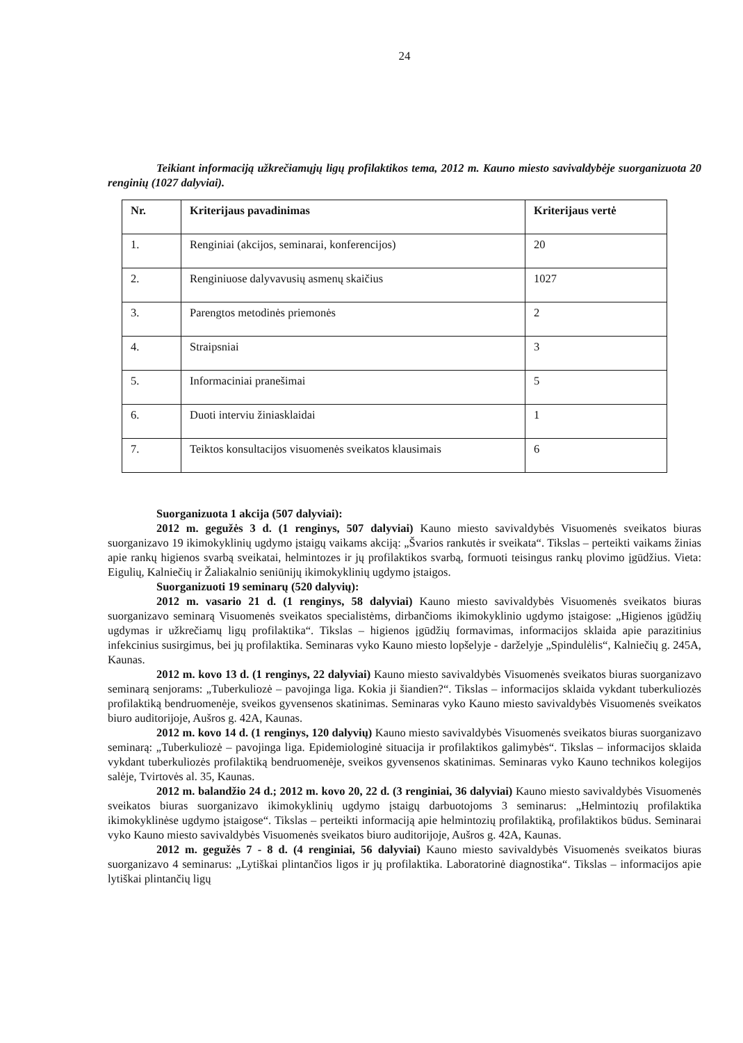24
Teikiant informaciją užkrečiamųjų ligų profilaktikos tema, 2012 m. Kauno miesto savivaldybėje suorganizuota 20 renginių (1027 dalyviai).
| Nr. | Kriterijaus pavadinimas | Kriterijaus vertė |
| --- | --- | --- |
| 1. | Renginiai (akcijos, seminarai, konferencijos) | 20 |
| 2. | Renginiuose dalyvavusių asmenų skaičius | 1027 |
| 3. | Parengtos metodinės priemonės | 2 |
| 4. | Straipsniai | 3 |
| 5. | Informaciniai pranešimai | 5 |
| 6. | Duoti interviu žiniasklaidai | 1 |
| 7. | Teiktos konsultacijos visuomenės sveikatos klausimais | 6 |
Suorganizuota 1 akcija (507 dalyviai):
2012 m. gegužės 3 d. (1 renginys, 507 dalyviai) Kauno miesto savivaldybės Visuomenės sveikatos biuras suorganizavo 19 ikimokyklinių ugdymo įstaigų vaikams akciją: „Švarios rankutės ir sveikata“. Tikslas – perteikti vaikams žinias apie rankų higienos svarbą sveikatai, helmintozes ir jų profilaktikos svarbą, formuoti teisingus rankų plovimo įgūdžius. Vieta: Eigulių, Kalniečių ir Žaliakalnio seniūnijų ikimokyklinių ugdymo įstaigos.
Suorganizuoti 19 seminarų (520 dalyvių):
2012 m. vasario 21 d. (1 renginys, 58 dalyviai) Kauno miesto savivaldybės Visuomenės sveikatos biuras suorganizavo seminarą Visuomenės sveikatos specialistėms, dirbančioms ikimokyklinio ugdymo įstaigose: „Higienos įgūdžių ugdymas ir užkrečiamų ligų profilaktika“. Tikslas – higienos įgūdžių formavimas, informacijos sklaida apie parazitinius infekcinius susirgimus, bei jų profilaktika. Seminaras vyko Kauno miesto lopšelyje - darželyje „Spindulėlis“, Kalniečių g. 245A, Kaunas.
2012 m. kovo 13 d. (1 renginys, 22 dalyviai) Kauno miesto savivaldybės Visuomenės sveikatos biuras suorganizavo seminarą senjorams: „Tuberkuliozė – pavojinga liga. Kokia ji šiandien?“. Tikslas – informacijos sklaida vykdant tuberkuliozės profilaktiką bendruomenėje, sveikos gyvensenos skatinimas. Seminaras vyko Kauno miesto savivaldybės Visuomenės sveikatos biuro auditorijoje, Aušros g. 42A, Kaunas.
2012 m. kovo 14 d. (1 renginys, 120 dalyvių) Kauno miesto savivaldybės Visuomenės sveikatos biuras suorganizavo seminarą: „Tuberkuliozė – pavojinga liga. Epidemiologinė situacija ir profilaktikos galimybės“. Tikslas – informacijos sklaida vykdant tuberkuliozės profilaktiką bendruomenėje, sveikos gyvensenos skatinimas. Seminaras vyko Kauno technikos kolegijos salėje, Tvirtovės al. 35, Kaunas.
2012 m. balandžio 24 d.; 2012 m. kovo 20, 22 d. (3 renginiai, 36 dalyviai) Kauno miesto savivaldybės Visuomenės sveikatos biuras suorganizavo ikimokyklinių ugdymo įstaigų darbuotojoms 3 seminarus: „Helmintozių profilaktika ikimokyklinėse ugdymo įstaigose“. Tikslas – perteikti informaciją apie helmintozių profilaktiką, profilaktikos būdus. Seminarai vyko Kauno miesto savivaldybės Visuomenės sveikatos biuro auditorijoje, Aušros g. 42A, Kaunas.
2012 m. gegužės 7 - 8 d. (4 renginiai, 56 dalyviai) Kauno miesto savivaldybės Visuomenės sveikatos biuras suorganizavo 4 seminarus: „Lytiškai plintančios ligos ir jų profilaktika. Laboratorinė diagnostika“. Tikslas – informacijos apie lytiškai plintančių ligų